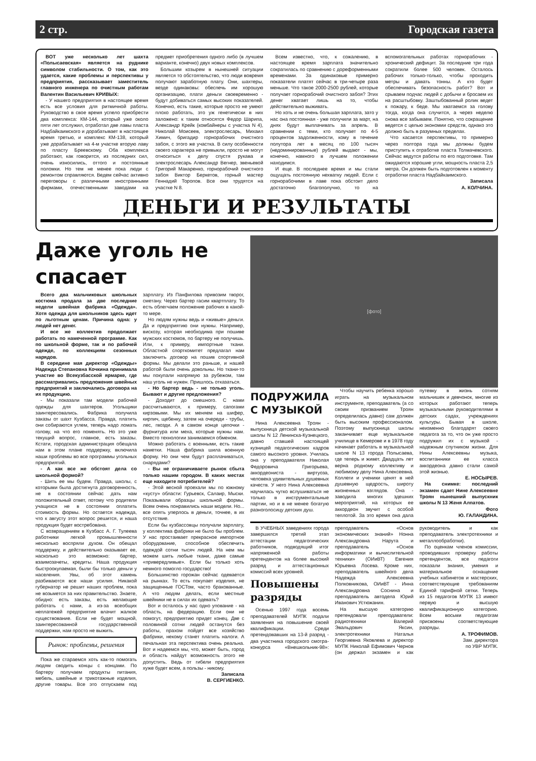2 стр. Городская газета
ВОТ уже несколько лет шахта «Полысаевская» является на руднике символом стабильности. О том, как это удается, какие проблемы и перспективы у предприятия, рассказывает заместитель главного инженера по очистным работам Валентин Васильевич КРИВЫХ:
- У нашего предприятия в настоящее время есть все условия для ритмичной работы. Руководство в свое время успело приобрести два комплекса: КМ-144, который уже около пяти лет отслужил, отработал две лавы пласта Надбайкаимского и дорабатывает в настоящее время третью, и комплекс КМ-138, который уже дорабатывает на 4-м участке вторую лаву по пласту Бреевскому. Оба комплекса работают, как говорится, из последних сил, очень износились, оттого и постоянные поломки. Но тем не менее пока люди с ремонтом справляются. Ведем сейчас активно переговоры с различными иностранными фирмами, отечественными заводами на предмет приобретения одного либо (в лучшем варианте, конечно) двух новых комплексов.
Большим козырем в нынешней ситуации является то обстоятельство, что люди вовремя получают заработную плату. Они, шахтеры, везде одинаковы: обеспечь им хорошую организацию, плати деньги своевременно - будут добиваться самых высоких показателей. Конечно, есть такие, которые просто не умеют плохо работать, это уж генетически в них заложено: к таким относятся Федор Шарипа, Александр Крейк (комбайнеры с участка N 4), Николай Моисеев, электрослесарь, Михаил Химич, бригадир горнорабочих очистного забоя, с этого же участка. В силу особенности своего характера не привыкли, просто не могут относиться к делу спустя рукава и электрослесарь Александр Вегнер, звеньевой Григорий Макаренко, горнорабочий очистного забоя Виктор Беркетов, горный мастер Геннадий Торопов. Все они трудятся на участке N 8.
Всем известно, что, к сожалению, в настоящее время зарплата значительно сократилась по сравнению с дореформенными временами. За одинаковые примерно показатели платят сейчас в три-четыре раза меньше. Что такое 2000-2500 рублей, которые получает горнорабочий очистного забоя? Этих денег хватает лишь на то, чтобы действительно выживать.
Но хоть и не очень большая зарплата, зато у нас она постоянная - уже получили за март, на днях будут выплачивать за апрель. В сравнении с теми, кто получает по 4-5 процентов задолженности, кому в течение полутора лет в месяц по 100 тысяч (недоминированные) рублей выдают - мы, конечно, намного в лучшем положении находимся.
И еще. В последнее время и мы стали ощущать постоянную нехватку людей. Если с горнорабочими в лаве пока обстоит дело достаточно благополучно, то на вспомогательных работах горнорабочих - хронический дефицит. За последние три года сократили более 500 человек. Осталось рабочих только-только, чтобы проходить метры и давать тонны. А кто будет обеспечивать безопасность работ? Вот и срываем подчас людей с добычи и бросаем их на расштыбовку. Заштыбованный ролик ведет к пожару, к беде. Мы хватаемся за голову тогда, когда она случится, а через неделю снова все забываем. Понятно, что сокращение ведется с целью экономии средств, однако это должно быть в разумных пределах.
Что касается перспективы, то примерно через полтора года мы должны будем приступить к отработке пласта Толмачевского. Сейчас ведутся работы по его подготовке. Там ожидаются хорошие угли, мощность пласта 2,5 метра. Он должен быть подготовлен к моменту отработки пласта Надбайкаимского.
Записала
А. КОЛЧИНА.
ДЕНЬГИ И РЕЗУЛЬТАТЫ
Даже уголь не спасает
Всего два мальчиковых школьных костюма продала за две последние недели швейная фабрика «Одежда». Хотя одежда для школьников здесь идет по льготным ценам. Причина одна: у людей нет денег.
И все же коллектив продолжает работать по намеченной программе. Как по школьной форме, так и по рабочей одежде, по коллекциям сезонных нарядов.
В середине мая директор «Одежды» Надежда Степановна Кочкина принимала участие во Всекузбасской ярмарке, где рассматривались предложения швейных предприятий и заключались договора на их продукцию.
- Мы показали там модели рабочей одежды для шахтеров. Угольщики заинтересовались. Фабрика получила заказы от шахт Кузбасса. Правда, платить они собираются углем, теперь надо ломать голову, на что его поменять. Но это уже текущий вопрос, главное, есть заказы. Кстати, городская администрация обещала нам в этом плане поддержку, включила наши проблемы во все программы угольных предприятий.
- А как все же обстоят дела со школьной формой?
- Шить ее мы будем. Правда, школы, с которыми была достигнута договоренность, не в состоянии сейчас дать нам положительный ответ, потому что родители учащихся не в состоянии оплатить стоимость формы. Но остается надежда, что к августу этот вопрос решится, и наша продукция будет востребована.
С возвращением в Кузбасс А. Г. Тулеева работники легкой промышленности несколько воспряли духом. Он обещал поддержку, и действительно оказывает ее, насколько это возможно: бартер, взаимозачеты, кредиты. Наша продукция быстроокупаемая, были бы только деньги у населения. Увы, об этот камень разбиваются все наши усилия. Никакой губернатор не решит наших проблем, пока не возьмется за них правительство. Знаете, обидно: есть заказы, есть желающие работать с нами, а из-за всеобщих неплатежей предприятие влачит жалкое существование. Если не будет мощной, заинтересованной государственной поддержки, нам просто не выжить.
Рынок: проблемы, решения
Пока же стараемся хоть как-то помогать людям сводить концы с концами. По бартеру получаем продукты питания, мебель, швейные и трикотажные изделия, другие товары. Все это отпускаем под зарплату. Из Панфилова привозим творог, сметану. Через бартер гасим квартплату. То есть облегчаем положение рабочих в какой-то мере.
Но людям нужны ведь и «живые» деньги. Да и предприятию они нужны. Например, вискозу, которая необходима при пошиве мужских костюмов, по бартеру не получишь. Или, к примеру, импортные ткани. Областной спорткомитет предлагал нам заключить договор на пошив спортивной формы. Мы делали это раньше, и нашей работой были очень довольны. Но ткани-то мы покупали напрямую за рубежом, там наш уголь не нужен. Пришлось отказаться.
- Но бартер ведь - не только уголь. Бывают и другие предложения?
- Доходит до смешного. С нами рассчитываются, к примеру, сапогами кирзовыми. Мы их меняем на шифер, кирпич, щебенку, затем на очереди - трубы, лес, гвозди. А в самом конце цепочки - фурнитура или меха, которые нужны нам. Вместо технологии занимаемся обменом.
Можно работать с военными, есть такие наметки. Наша фабрика шила военную форму. Но они чем будут расплачиваться, снарядами?
- Вы не ограничиваете рынок сбыта только нашим городом. В каких местах еще находите потребителей?
- Этой весной проехали мы по южному «кусту» области: Гурьевск, Салаир, Мыски. Показывали образцы школьной формы. Всем очень понравились наши модели. Но... все опять уперлось в деньги, точнее, в их отсутствие.
Если бы кузбассовцы получали зарплату, у коллектива фабрики не было бы проблем. У нас простаивает прекрасное импортное оборудование, способное обеспечить одеждой сотни тысяч людей. На нем мы можем шить любые ткани, даже самые «привередливые». Если бы только хоть немного помогло государство!
Большинство горожан сейчас одевается на рынках. То есть покупает изделия, не защищенные ГОСТом, часто бракованные. А что людям делать, если местные швейники не в силах их одевать?
Вот и осталось у нас одно упование - на область, на федерацию. Если они не помогут, предприятию придет конец. Две с половиной сотни людей останутся без работы, прахом пойдет все хозяйство фабрики, некому станет платить налоги. А печальная эта перспектива очень реальна. Вот и надеемся мы, что, может быть, город и область найдут возможность этого не допустить. Ведь от гибели предприятия хуже будет всем, а пользы - никому.
Записала
В. СЕРГИЕНКО.
[фото]
ПОДРУЖИЛА С МУЗЫКОЙ
Нина Алексеевна Троян - выпускница детской музыкальной школы N 12 Ленинска-Кузнецкого, давно ставшей настоящей кузницей педагогических кадров самого высокого уровня. Училась она у преподавателя Николая Федоровича Григорьева, аккордеониста - виртуоза, человека удивительных душевных качеств. У него Нина Алексеевна научилась чутко вслушиваться не только в инструментальные партии, но и в не менее богатую разноголосицу детских душ.
Чтобы научить ребенка хорошо играть на музыкальном инструменте, преподаватель (а со своим призванием Троян определилась давно) сам должен быть высоким профессионалом. Поэтому выпускница школы заканчивает еще музыкальное училище в Кемерове и в 1978 году начинает работать в музыкальной школе N 13 города Полысаева, где теперь и живет. Двадцать лет верна родному коллективу и любимому делу Нина Алексеевна. Коллеги и ученики ценят в ней душевную щедрость, широту жизненных взглядов. Она - заводила многих здешних мероприятий, на которых ее аккордеон звучит с особой теплотой. За это время она дала путевку в жизнь сотням мальчишек и девчонок, многие из которых работают теперь музыкальными руководителями в детских садах, учреждениях культуры. Бывая в школе, неизменно благодарят своего педагога за то, что он уже просто подружил их с музыкой - надежным спутником жизни. Для Нины Алексеевны музыка, воспитанники ее класса аккордеона давно стали самой этой жизнью.
Е. НОСЫРЕВ.
На снимке: последний экзамен сдает Нине Алексеевне Троян нынешний выпускник школы N 13 Женя Алпатов.
Фото
Ю. ГАЛАНДИНА.
В УЧЕБНЫХ заведениях города завершился третий этап аттестации педагогических работников, подводящий итог напряженной работы претендентов на более высокий разряд и аттестационных комиссий всех уровней.
Повышены разряды
Осенью 1997 года восемь преподавателей МУПК подали заявления на повышение своей квалификации. Среди претендовавших на 13-й разряд - два участника городского смотра-конкурса «Внешкольник-98»: преподаватель «Основ экономических знаний» Нонна Александровна Нарута и преподаватель «Основ информатики и вычислительной техники» (ОИиВТ) Евгения Юрьевна Лосева. Кроме них, преподаватель швейного дела Надежда Алексеевна Полковникова, ОИиВТ - Инна Александровна Соснина и преподаватель автодела Юрий Иванович Устюжанин.
На высшую категорию претендовали преподаватели: радиотехники Валерий Эвальдович Яксин, электротехники Наталья Георгиевна Яковлева и директор МУПК Николай Ефимович Чернов (он держал экзамен и как руководитель и как преподаватель электротехники и металлообработки).
По оценкам членов комиссии, проводивших проверку работы претендентов, все педагоги показали знания, умения и материальное оснащение учебных кабинетов и мастерских, соответствующие требованиям Единой тарифной сетки. Теперь из 15 педагогов МУПК 13 имеют первую и высшую квалификационную категорию. Всем восьми педагогам присвоены соответствующие разряды.
А. ТРОФИМОВ.
Зам. директора
по УВР МУПК.